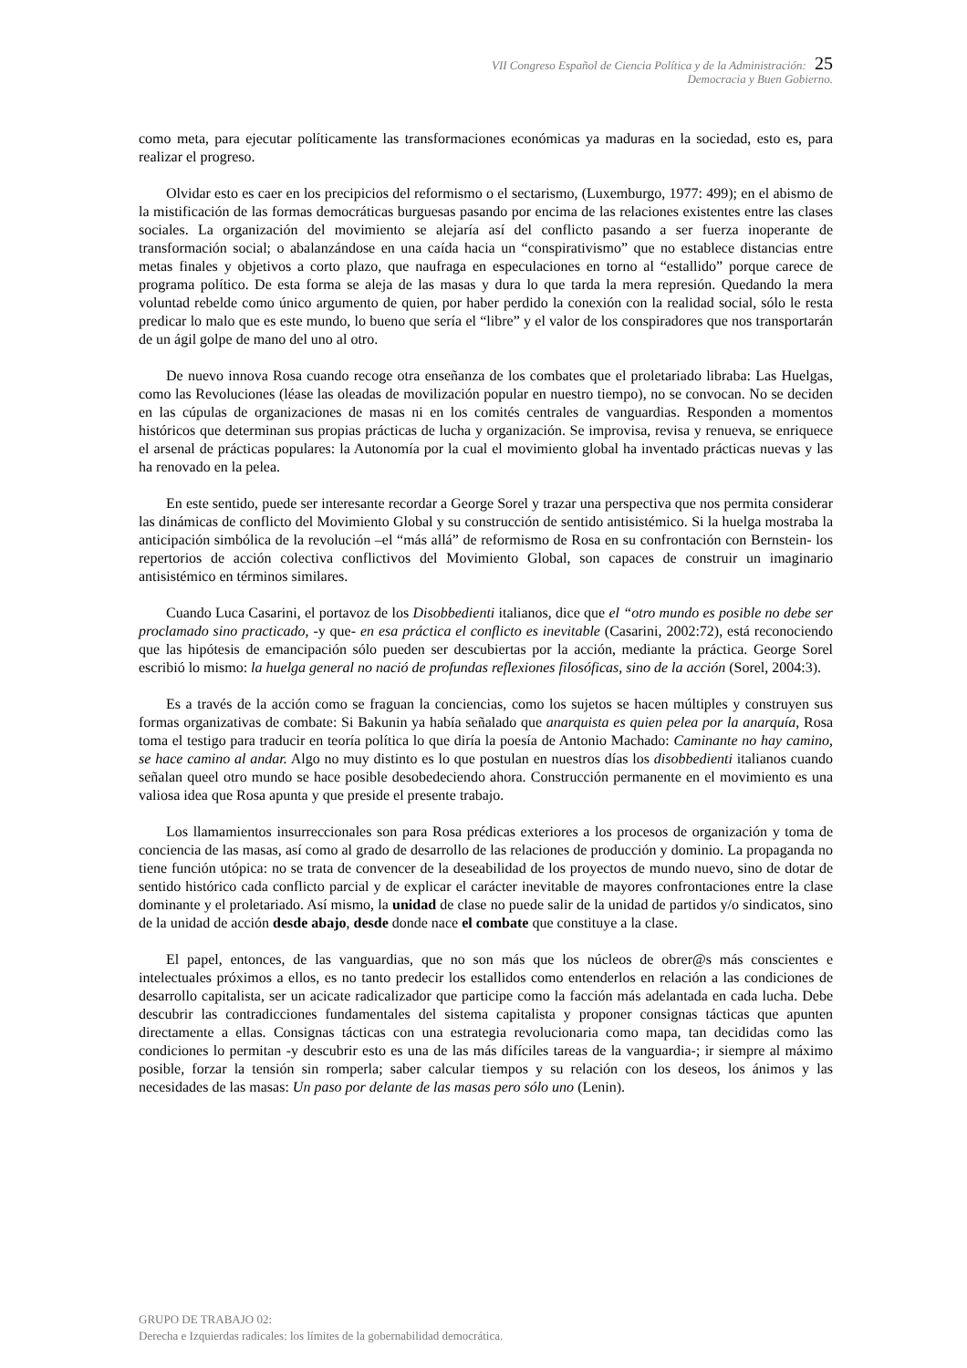VII Congreso Español de Ciencia Política y de la Administración: 25
Democracia y Buen Gobierno.
como meta, para ejecutar políticamente las transformaciones económicas ya maduras en la sociedad, esto es, para realizar el progreso.
Olvidar esto es caer en los precipicios del reformismo o el sectarismo, (Luxemburgo, 1977: 499); en el abismo de la mistificación de las formas democráticas burguesas pasando por encima de las relaciones existentes entre las clases sociales. La organización del movimiento se alejaría así del conflicto pasando a ser fuerza inoperante de transformación social; o abalanzándose en una caída hacia un “conspirativismo” que no establece distancias entre metas finales y objetivos a corto plazo, que naufraga en especulaciones en torno al “estallido” porque carece de programa político. De esta forma se aleja de las masas y dura lo que tarda la mera represión. Quedando la mera voluntad rebelde como único argumento de quien, por haber perdido la conexión con la realidad social, sólo le resta predicar lo malo que es este mundo, lo bueno que sería el “libre” y el valor de los conspiradores que nos transportarán de un ágil golpe de mano del uno al otro.
De nuevo innova Rosa cuando recoge otra enseñanza de los combates que el proletariado libraba: Las Huelgas, como las Revoluciones (léase las oleadas de movilización popular en nuestro tiempo), no se convocan. No se deciden en las cúpulas de organizaciones de masas ni en los comités centrales de vanguardias. Responden a momentos históricos que determinan sus propias prácticas de lucha y organización. Se improvisa, revisa y renueva, se enriquece el arsenal de prácticas populares: la Autonomía por la cual el movimiento global ha inventado prácticas nuevas y las ha renovado en la pelea.
En este sentido, puede ser interesante recordar a George Sorel y trazar una perspectiva que nos permita considerar las dinámicas de conflicto del Movimiento Global y su construcción de sentido antisistémico. Si la huelga mostraba la anticipación simbólica de la revolución –el “más allá” de reformismo de Rosa en su confrontación con Bernstein- los repertorios de acción colectiva conflictivos del Movimiento Global, son capaces de construir un imaginario antisistémico en términos similares.
Cuando Luca Casarini, el portavoz de los Disobbedienti italianos, dice que el “otro mundo es posible no debe ser proclamado sino practicado, -y que- en esa práctica el conflicto es inevitable (Casarini, 2002:72), está reconociendo que las hipótesis de emancipación sólo pueden ser descubiertas por la acción, mediante la práctica. George Sorel escribió lo mismo: la huelga general no nació de profundas reflexiones filosóficas, sino de la acción (Sorel, 2004:3).
Es a través de la acción como se fraguan la conciencias, como los sujetos se hacen múltiples y construyen sus formas organizativas de combate: Si Bakunin ya había señalado que anarquista es quien pelea por la anarquía, Rosa toma el testigo para traducir en teoría política lo que diría la poesía de Antonio Machado: Caminante no hay camino, se hace camino al andar. Algo no muy distinto es lo que postulan en nuestros días los disobbedienti italianos cuando señalan queel otro mundo se hace posible desobedeciendo ahora. Construcción permanente en el movimiento es una valiosa idea que Rosa apunta y que preside el presente trabajo.
Los llamamientos insurreccionales son para Rosa prédicas exteriores a los procesos de organización y toma de conciencia de las masas, así como al grado de desarrollo de las relaciones de producción y dominio. La propaganda no tiene función utópica: no se trata de convencer de la deseabilidad de los proyectos de mundo nuevo, sino de dotar de sentido histórico cada conflicto parcial y de explicar el carácter inevitable de mayores confrontaciones entre la clase dominante y el proletariado. Así mismo, la unidad de clase no puede salir de la unidad de partidos y/o sindicatos, sino de la unidad de acción desde abajo, desde donde nace el combate que constituye a la clase.
El papel, entonces, de las vanguardias, que no son más que los núcleos de obrer@s más conscientes e intelectuales próximos a ellos, es no tanto predecir los estallidos como entenderlos en relación a las condiciones de desarrollo capitalista, ser un acicate radicalizador que participe como la facción más adelantada en cada lucha. Debe descubrir las contradicciones fundamentales del sistema capitalista y proponer consignas tácticas que apunten directamente a ellas. Consignas tácticas con una estrategia revolucionaria como mapa, tan decididas como las condiciones lo permitan -y descubrir esto es una de las más difíciles tareas de la vanguardia-; ir siempre al máximo posible, forzar la tensión sin romperla; saber calcular tiempos y su relación con los deseos, los ánimos y las necesidades de las masas: Un paso por delante de las masas pero sólo uno (Lenin).
GRUPO DE TRABAJO 02:
Derecha e Izquierdas radicales: los límites de la gobernabilidad democrática.